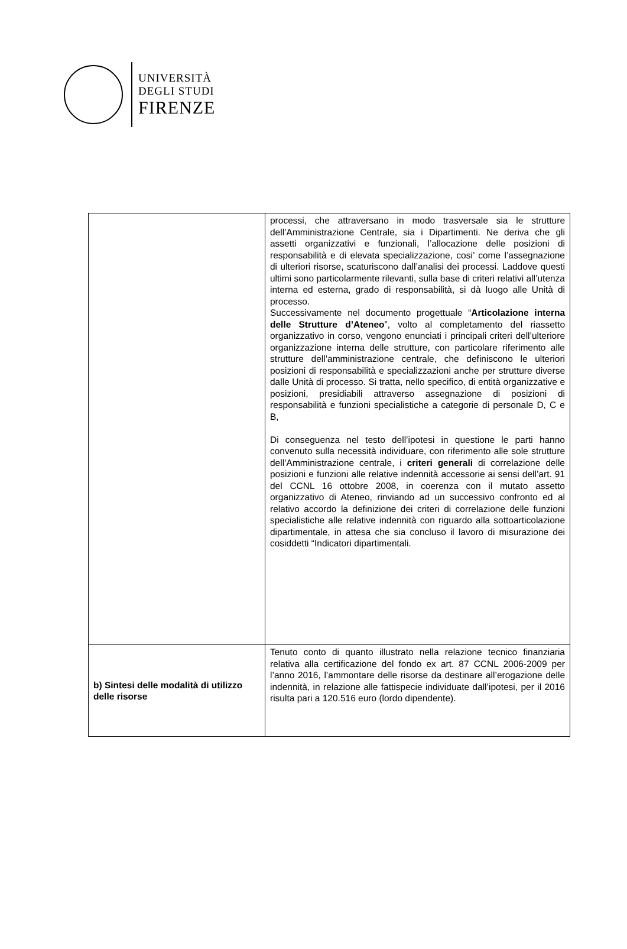UNIVERSITÀ
DEGLI STUDI
FIRENZE
| | processi, che attraversano in modo trasversale sia le strutture dell’Amministrazione Centrale, sia i Dipartimenti. Ne deriva che gli assetti organizzativi e funzionali, l’allocazione delle posizioni di responsabilità e di elevata specializzazione, cosi’ come l’assegnazione di ulteriori risorse, scaturiscono dall’analisi dei processi. Laddove questi ultimi sono particolarmente rilevanti, sulla base di criteri relativi all’utenza interna ed esterna, grado di responsabilità, si dà luogo alle Unità di processo. Successivamente nel documento progettuale “ Articolazione interna delle Strutture d’Ateneo ”, volto al completamento del riassetto organizzativo in corso, vengono enunciati i principali criteri dell’ulteriore organizzazione interna delle strutture, con particolare riferimento alle strutture dell’amministrazione centrale, che definiscono le ulteriori posizioni di responsabilità e specializzazioni anche per strutture diverse dalle Unità di processo. Si tratta, nello specifico, di entità organizzative e posizioni, presidiabili attraverso assegnazione di posizioni di responsabilità e funzioni specialistiche a categorie di personale D, C e B, Di conseguenza nel testo dell’ipotesi in questione le parti hanno convenuto sulla necessità individuare, con riferimento alle sole strutture dell’Amministrazione centrale, i criteri generali di correlazione delle posizioni e funzioni alle relative indennità accessorie ai sensi dell’art. 91 del CCNL 16 ottobre 2008, in coerenza con il mutato assetto organizzativo di Ateneo, rinviando ad un successivo confronto ed al relativo accordo la definizione dei criteri di correlazione delle funzioni specialistiche alle relative indennità con riguardo alla sottoarticolazione dipartimentale, in attesa che sia concluso il lavoro di misurazione dei cosiddetti “Indicatori dipartimentali. |
| b) Sintesi delle modalità di utilizzo delle risorse | Tenuto conto di quanto illustrato nella relazione tecnico finanziaria relativa alla certificazione del fondo ex art. 87 CCNL 2006-2009 per l’anno 2016, l’ammontare delle risorse da destinare all’erogazione delle indennità, in relazione alle fattispecie individuate dall’ipotesi, per il 2016 risulta pari a 120.516 euro (lordo dipendente). |